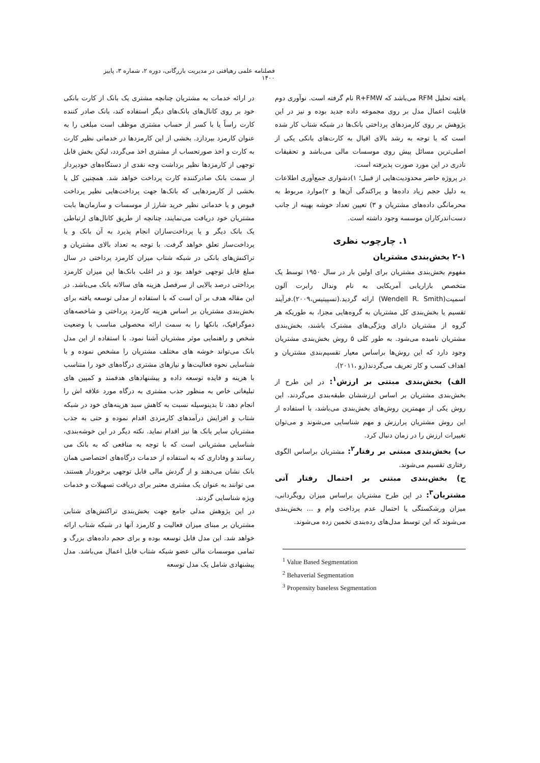فصلنامه علمی رهیافتی در مدیریت بازرگانی، دوره ۲، شماره ۳، پاییز ۱۴۰۰
در ارائه خدمات به مشتریان چنانچه مشتری یک بانک از کارت بانکی خود بر روی کانال‌های بانک‌های دیگر استفاده کند، بانک صادر کننده کارت راساً یا با کسر از حساب مشتری موظف است مبلغی را به عنوان کارمزد بپردازد. بخشی از این کارمزدها در خدماتی نظیر کارت به کارت و اخذ صورتحساب از مشتری اخذ می‌گردد، لیکن بخش قابل توجهی از کارمزدها نظیر برداشت وجه نقدی از دستگاه‌های خودپرداز از سمت بانک صادرکننده کارت پرداخت خواهد شد. همچنین کل یا بخشی از کارمزدهایی که بانک‌ها جهت پرداخت‌هایی نظیر پرداخت قبوض و یا خدماتی نظیر خرید شارژ از موسسات و سازمان‌ها بابت مشتریان خود دریافت می‌نمایند، چنانچه از طریق کانال‌های ارتباطی یک بانک دیگر و یا پرداخت‌سازان انجام پذیرد به آن بانک و یا پرداخت‌ساز تعلق خواهد گرفت. با توجه به تعداد بالای مشتریان و تراکنش‌های بانکی در شبکه شتاب میزان کارمزد پرداختی در سال مبلغ قابل توجهی خواهد بود و در اغلب بانک‌ها این میزان کارمزد پرداختی درصد بالایی از سرفصل هزینه های سالانه بانک می‌باشد. در این مقاله هدف بر آن است که با استفاده از مدلی توسعه یافته برای بخش‌بندی مشتریان بر اساس هزینه کارمزد پرداختی و شاخصه‌های دموگرافیک، بانکها را به سمت ارائه محصولی مناسب با وضعیت شخص و راهنمایی موثر مشتریان آشنا نمود. با استفاده از این مدل بانک می‌تواند خوشه های مختلف مشتریان را مشخص نموده و با شناسایی نحوه فعالیت‌ها و نیازهای مشتری درگاه‌های خود را متناسب با هزینه و فایده توسعه داده و پیشنهادهای هدفمند و کمپین های تبلیغاتی خاص به منظور جذب مشتری به درگاه مورد علاقه اش را انجام دهد، تا بدینوسیله نسبت به کاهش سبد هزینه‌های خود در شبکه شتاب و افزایش درآمدهای کارمزدی اقدام نموده و حتی به جذب مشتریان سایر بانک ها نیز اقدام نماید. نکته دیگر در این خوشه‌بندی، شناسایی مشتریانی است که با توجه به منافعی که به بانک می رسانند و وفاداری که به استفاده از خدمات درگاه‌های اختصاصی همان بانک نشان می‌دهند و از گردش مالی قابل توجهی برخوردار هستند، می توانند به عنوان یک مشتری معتبر برای دریافت تسهیلات و خدمات ویژه شناسایی گردند.
در این پژوهش مدلی جامع جهت بخش‌بندی تراکنش‌های شتابی مشتریان بر مبنای میزان فعالیت و کارمزد آنها در شبکه شتاب ارائه خواهد شد. این مدل قابل توسعه بوده و برای حجم داده‌های بزرگ و تمامی موسسات مالی عضو شبکه شتاب قابل اعمال می‌باشد. مدل پیشنهادی شامل یک مدل توسعه
یافته تحلیل RFM می‌باشد که R+FMW نام گرفته است. نوآوری دوم قابلیت اعمال مدل بر روی مجموعه داده جدید بوده و نیز در این پژوهش بر روی کارمزدهای پرداختی بانک‌ها در شبکه شتاب کار شده است که با توجه به رشد بالای اقبال به کارت‌های بانکی یکی از اصلی‌ترین مسائل پیش روی موسسات مالی می‌باشد و تحقیقات نادری در این مورد صورت پذیرفته است.
در پروژه حاضر محدودیت‌هایی از قبیل؛ ۱)دشواری جمع‌آوری اطلاعات به دلیل حجم زیاد داده‌ها و پراکندگی آن‌ها و ۲)موارد مربوط به محرمانگی داده‌های مشتریان و ۳) تعیین تعداد خوشه بهینه از جانب دست‌اندرکاران موسسه وجود داشته است.
۱. چارچوب نظری
۲-۱ بخش‌بندی مشتریان
مفهوم بخش‌بندی مشتریان برای اولین بار در سال ۱۹۵۰ توسط یک متخصص بازاریابی آمریکایی به نام وندال رابرت آلون اسمیت(Wendell R. Smith) ارائه گردید.(تسپیتیس،۲۰۰۹).فرآیند تقسیم یا بخش‌بندی کل مشتریان به گروه‌هایی مجزا، به طوریکه هر گروه از مشتریان دارای ویژگی‌های مشترک باشند، بخش‌بندی مشتریان نامیده می‌شود. به طور کلی ۵ روش بخش‌بندی مشتریان وجود دارد که این روش‌ها براساس معیار تقسیم‌بندی مشتریان و اهداف کسب و کار تعریف می‌گردند(زو ،۲۰۱۱).
الف) بخش‌بندی مبتنی بر ارزش<sup>۱</sup>: در این طرح از بخش‌بندی مشتریان بر اساس ارزششان طبقه‌بندی می‌گردند. این روش یکی از مهمترین روش‌های بخش‌بندی می‌باشد، با استفاده از این روش مشتریان پرارزش و مهم شناسایی می‌شوند و می‌توان تغییرات ارزش را در زمان دنبال کرد.
ب) بخش‌بندی مبتنی بر رفتار<sup>۲</sup>: مشتریان براساس الگوی رفتاری تقسیم می‌شوند.
ج) بخش‌بندی مبتنی بر احتمال رفتار آتی مشتریان<sup>۳</sup>: در این طرح مشتریان براساس میزان رویگردانی، میزان ورشکستگی یا احتمال عدم پرداخت وام و ... بخش‌بندی می‌شوند که این توسط مدل‌های رده‌بندی تخمین زده می‌شوند.
<sup>1</sup> Value Based Segmentation
<sup>2</sup> Behaverial Segmentation
<sup>3</sup> Propensity baseless Segmentation